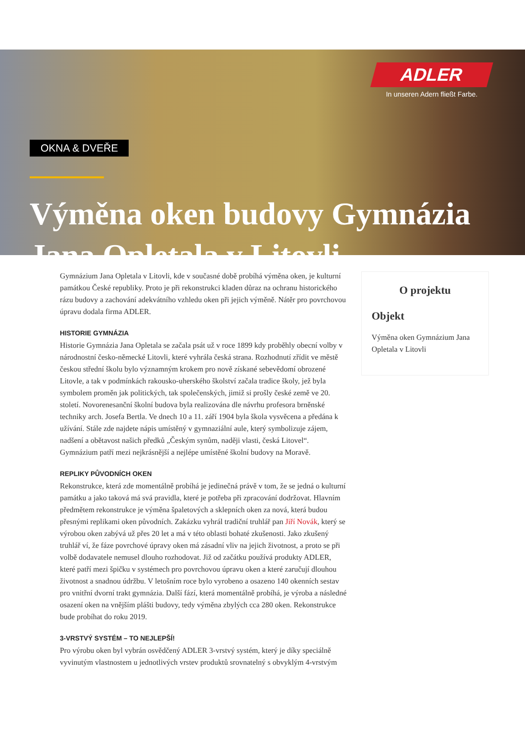OKNA & DVEŘE
Výměna oken budovy Gymnázia Jana Opletala v Litovli
ADLER
In unseren Adern fließt Farbe.
Gymnázium Jana Opletala v Litovli, kde v současné době probíhá výměna oken, je kulturní památkou České republiky. Proto je při rekonstrukci kladen důraz na ochranu historického rázu budovy a zachování adekvátního vzhledu oken při jejich výměně. Nátěr pro povrchovou úpravu dodala firma ADLER.
HISTORIE GYMNÁZIA
Historie Gymnázia Jana Opletala se začala psát už v roce 1899 kdy proběhly obecní volby v národnostní česko-německé Litovli, které vyhrála česká strana. Rozhodnutí zřídit ve městě českou střední školu bylo významným krokem pro nově získané sebevědomí obrozené Litovle, a tak v podmínkách rakousko-uherského školství začala tradice školy, jež byla symbolem proměn jak politických, tak společenských, jimiž si prošly české země ve 20. století. Novorenesanční školní budova byla realizována dle návrhu profesora brněnské techniky arch. Josefa Bertla. Ve dnech 10 a 11. září 1904 byla škola vysvěcena a předána k užívání. Stále zde najdete nápis umístěný v gymnaziální aule, který symbolizuje zájem, nadšení a obětavost našich předků „Českým synům, naději vlasti, česká Litovel“. Gymnázium patří mezi nejkrásnější a nejlépe umístěné školní budovy na Moravě.
REPLIKY PŮVODNÍCH OKEN
Rekonstrukce, která zde momentálně probíhá je jedinečná právě v tom, že se jedná o kulturní památku a jako taková má svá pravidla, které je potřeba při zpracování dodržovat. Hlavním předmětem rekonstrukce je výměna špaletových a sklepních oken za nová, která budou přesnými replikami oken původních. Zakázku vyhrál tradiční truhlář pan Jiří Novák, který se výrobou oken zabývá už přes 20 let a má v této oblasti bohaté zkušenosti. Jako zkušený truhlář ví, že fáze povrchové úpravy oken má zásadní vliv na jejich životnost, a proto se při volbě dodavatele nemusel dlouho rozhodovat. Již od začátku používá produkty ADLER, které patří mezi špičku v systémech pro povrchovou úpravu oken a které zaručují dlouhou životnost a snadnou údržbu. V letošním roce bylo vyrobeno a osazeno 140 okenních sestav pro vnitřní dvorní trakt gymnázia. Další fází, která momentálně probíhá, je výroba a následné osazení oken na vnějším plášti budovy, tedy výměna zbylých cca 280 oken. Rekonstrukce bude probíhat do roku 2019.
3-VRSTVÝ SYSTÉM – TO NEJLEPŠÍ!
Pro výrobu oken byl vybrán osvědčený ADLER 3-vrstvý systém, který je díky speciálně vyvinutým vlastnostem u jednotlivých vrstev produktů srovnatelný s obvyklým 4-vrstvým
O projektu
Objekt
Výměna oken Gymnázium Jana Opletala v Litovli